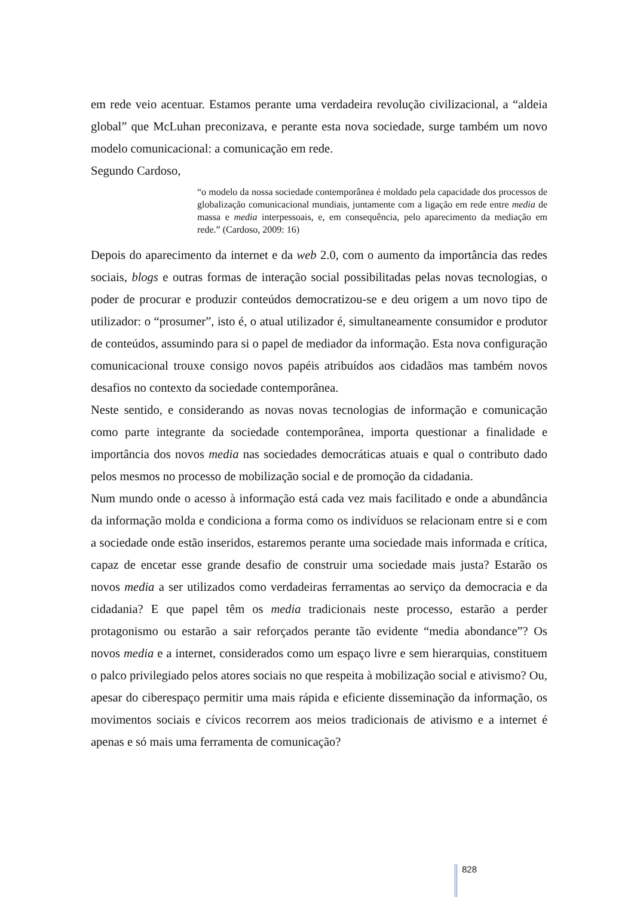em rede veio acentuar. Estamos perante uma verdadeira revolução civilizacional, a “aldeia global” que McLuhan preconizava, e perante esta nova sociedade, surge também um novo modelo comunicacional: a comunicação em rede.
Segundo Cardoso,
“o modelo da nossa sociedade contemporânea é moldado pela capacidade dos processos de globalização comunicacional mundiais, juntamente com a ligação em rede entre media de massa e media interpessoais, e, em consequência, pelo aparecimento da mediação em rede.” (Cardoso, 2009: 16)
Depois do aparecimento da internet e da web 2.0, com o aumento da importância das redes sociais, blogs e outras formas de interação social possibilitadas pelas novas tecnologias, o poder de procurar e produzir conteúdos democratizou-se e deu origem a um novo tipo de utilizador: o “prosumer”, isto é, o atual utilizador é, simultaneamente consumidor e produtor de conteúdos, assumindo para si o papel de mediador da informação. Esta nova configuração comunicacional trouxe consigo novos papéis atribuídos aos cidadãos mas também novos desafios no contexto da sociedade contemporânea.
Neste sentido, e considerando as novas novas tecnologias de informação e comunicação como parte integrante da sociedade contemporânea, importa questionar a finalidade e importância dos novos media nas sociedades democráticas atuais e qual o contributo dado pelos mesmos no processo de mobilização social e de promoção da cidadania.
Num mundo onde o acesso à informação está cada vez mais facilitado e onde a abundância da informação molda e condiciona a forma como os indivíduos se relacionam entre si e com a sociedade onde estão inseridos, estaremos perante uma sociedade mais informada e crítica, capaz de encetar esse grande desafio de construir uma sociedade mais justa? Estarão os novos media a ser utilizados como verdadeiras ferramentas ao serviço da democracia e da cidadania? E que papel têm os media tradicionais neste processo, estarão a perder protagonismo ou estarão a sair reforçados perante tão evidente “media abondance”? Os novos media e a internet, considerados como um espaço livre e sem hierarquias, constituem o palco privilegiado pelos atores sociais no que respeita à mobilização social e ativismo? Ou, apesar do ciberespaço permitir uma mais rápida e eficiente disseminação da informação, os movimentos sociais e cívicos recorrem aos meios tradicionais de ativismo e a internet é apenas e só mais uma ferramenta de comunicação?
828